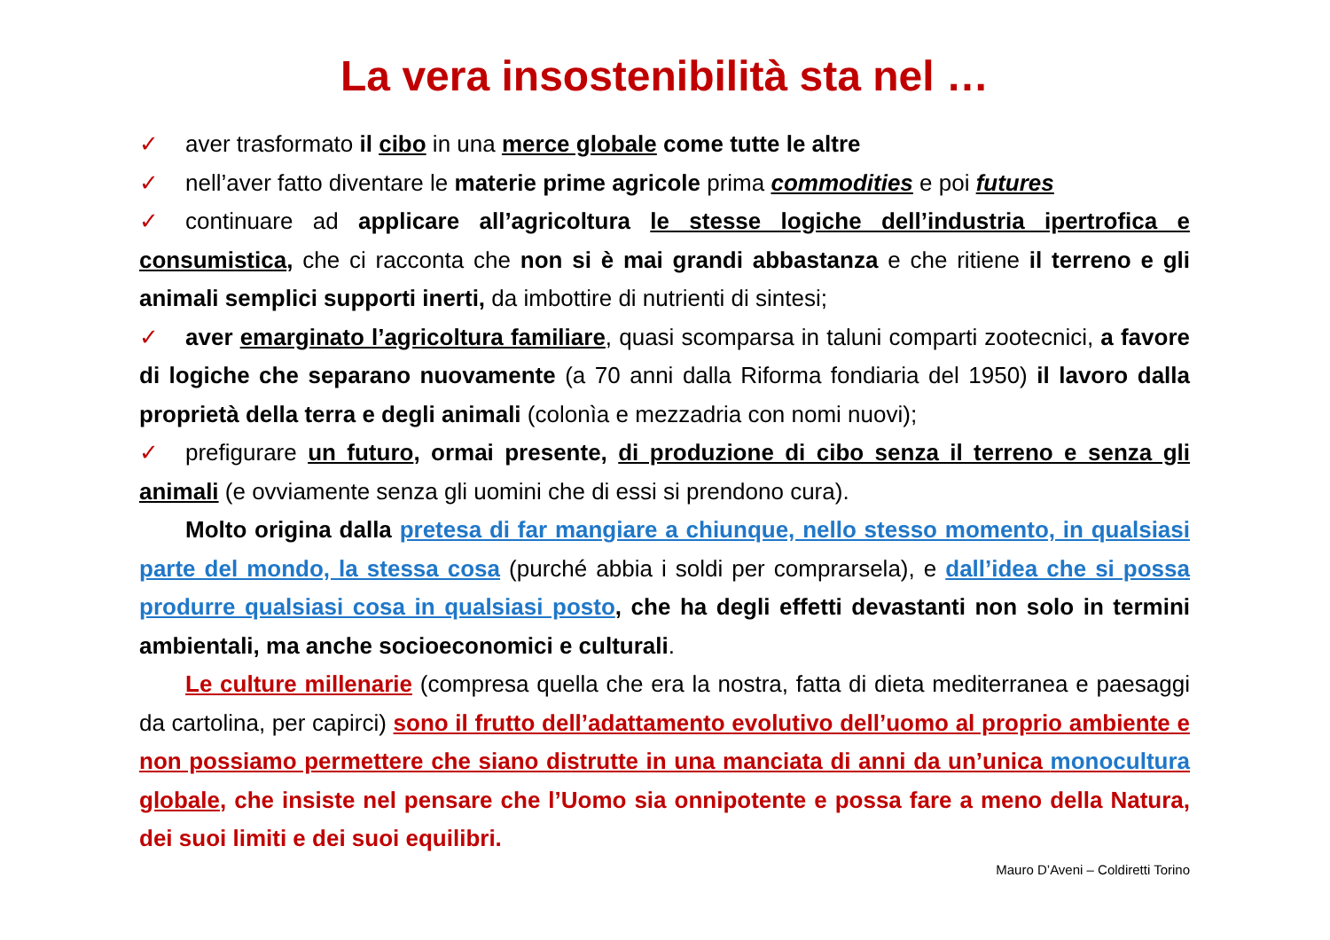La vera insostenibilità sta nel …
✓ aver trasformato il cibo in una merce globale come tutte le altre
✓ nell’aver fatto diventare le materie prime agricole prima commodities e poi futures
✓ continuare ad applicare all’agricoltura le stesse logiche dell’industria ipertrofica e consumistica, che ci racconta che non si è mai grandi abbastanza e che ritiene il terreno e gli animali semplici supporti inerti, da imbottire di nutrienti di sintesi;
✓ aver emarginato l’agricoltura familiare, quasi scomparsa in taluni comparti zootecnici, a favore di logiche che separano nuovamente (a 70 anni dalla Riforma fondiaria del 1950) il lavoro dalla proprietà della terra e degli animali (colonìa e mezzadria con nomi nuovi);
✓ prefigurare un futuro, ormai presente, di produzione di cibo senza il terreno e senza gli animali (e ovviamente senza gli uomini che di essi si prendono cura).
Molto origina dalla pretesa di far mangiare a chiunque, nello stesso momento, in qualsiasi parte del mondo, la stessa cosa (purché abbia i soldi per comprarsela), e dall’idea che si possa produrre qualsiasi cosa in qualsiasi posto, che ha degli effetti devastanti non solo in termini ambientali, ma anche socioeconomici e culturali.
Le culture millenarie (compresa quella che era la nostra, fatta di dieta mediterranea e paesaggi da cartolina, per capirci) sono il frutto dell’adattamento evolutivo dell’uomo al proprio ambiente e non possiamo permettere che siano distrutte in una manciata di anni da un’unica monocultura globale, che insiste nel pensare che l’Uomo sia onnipotente e possa fare a meno della Natura, dei suoi limiti e dei suoi equilibri.
Mauro D’Aveni – Coldiretti Torino